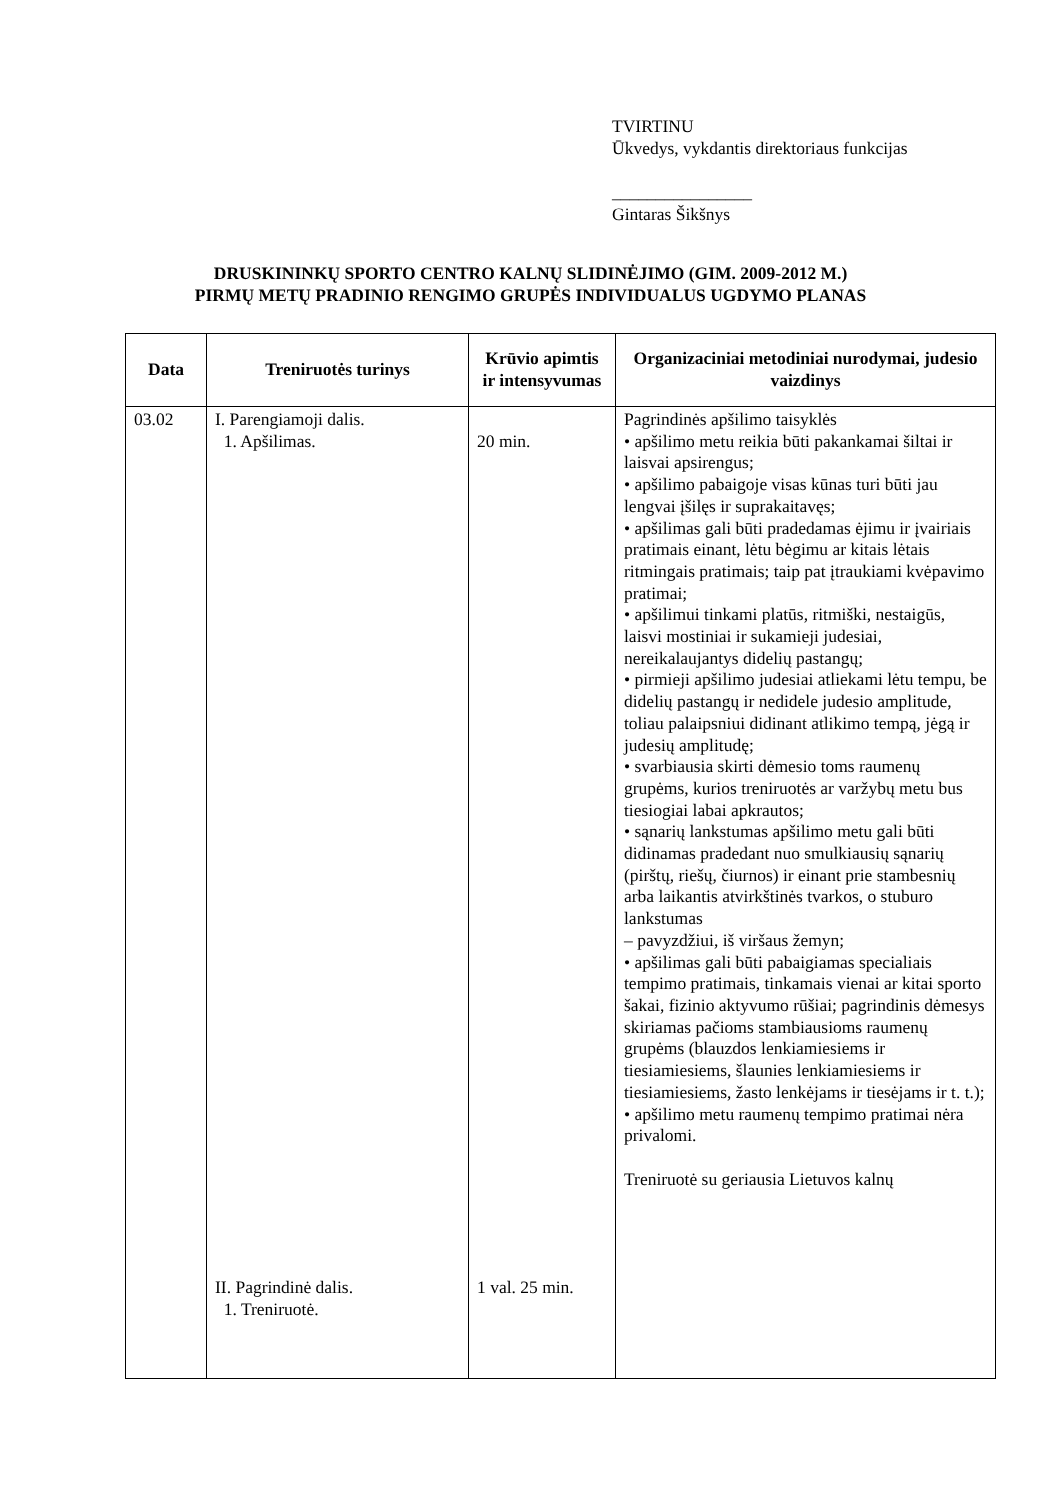TVIRTINU
Ūkvedys, vykdantis direktoriaus funkcijas
________________
Gintaras Šikšnys
DRUSKININKŲ SPORTO CENTRO KALNŲ SLIDINĖJIMO (GIM. 2009-2012 M.)
PIRMŲ METŲ PRADINIO RENGIMO GRUPĖS INDIVIDUALUS UGDYMO PLANAS
| Data | Treniruotės turinys | Krūvio apimtis ir intensyvumas | Organizaciniai metodiniai nurodymai, judesio vaizdinys |
| --- | --- | --- | --- |
| 03.02 | I. Parengiamoji dalis. 1. Apšilimas. II. Pagrindinė dalis. 1. Treniruotė. | 20 min. 1 val. 25 min. | Pagrindinės apšilimo taisyklės • apšilimo metu reikia būti pakankamai šiltai ir laisvai apsirengus; • apšilimo pabaigoje visas kūnas turi būti jau lengvai įšilęs ir suprakaitavęs; • apšilimas gali būti pradedamas ėjimu ir įvairiais pratimais einant, lėtu bėgimu ar kitais lėtais ritmingais pratimais; taip pat įtraukiami kvėpavimo pratimai; • apšilimui tinkami platūs, ritmiški, nestaigūs, laisvi mostiniai ir sukamieji judesiai, nereikalaujantys didelių pastangų; • pirmieji apšilimo judesiai atliekami lėtu tempu, be didelių pastangų ir nedidele judesio amplitude, toliau palaipsniui didinant atlikimo tempą, jėgą ir judesių amplitudę; • svarbiausia skirti dėmesio toms raumenų grupėms, kurios treniruotės ar varžybų metu bus tiesiogiai labai apkrautos; • sąnarių lankstumas apšilimo metu gali būti didinamas pradedant nuo smulkiausių sąnarių (pirštų, riešų, čiurnos) ir einant prie stambesnių arba laikantis atvirkštinės tvarkos, o stuburo lankstumas – pavyzdžiui, iš viršaus žemyn; • apšilimas gali būti pabaigiamas specialiais tempimo pratimais, tinkamais vienai ar kitai sporto šakai, fizinio aktyvumo rūšiai; pagrindinis dėmesys skiriamas pačioms stambiausioms raumenų grupėms (blauzdos lenkiamiesiems ir tiesiamiesiems, šlaunies lenkiamiesiems ir tiesiamiesiems, žasto lenkėjams ir tiesėjams ir t. t.); • apšilimo metu raumenų tempimo pratimai nėra privalomi. Treniruotė su geriausia Lietuvos kalnų |